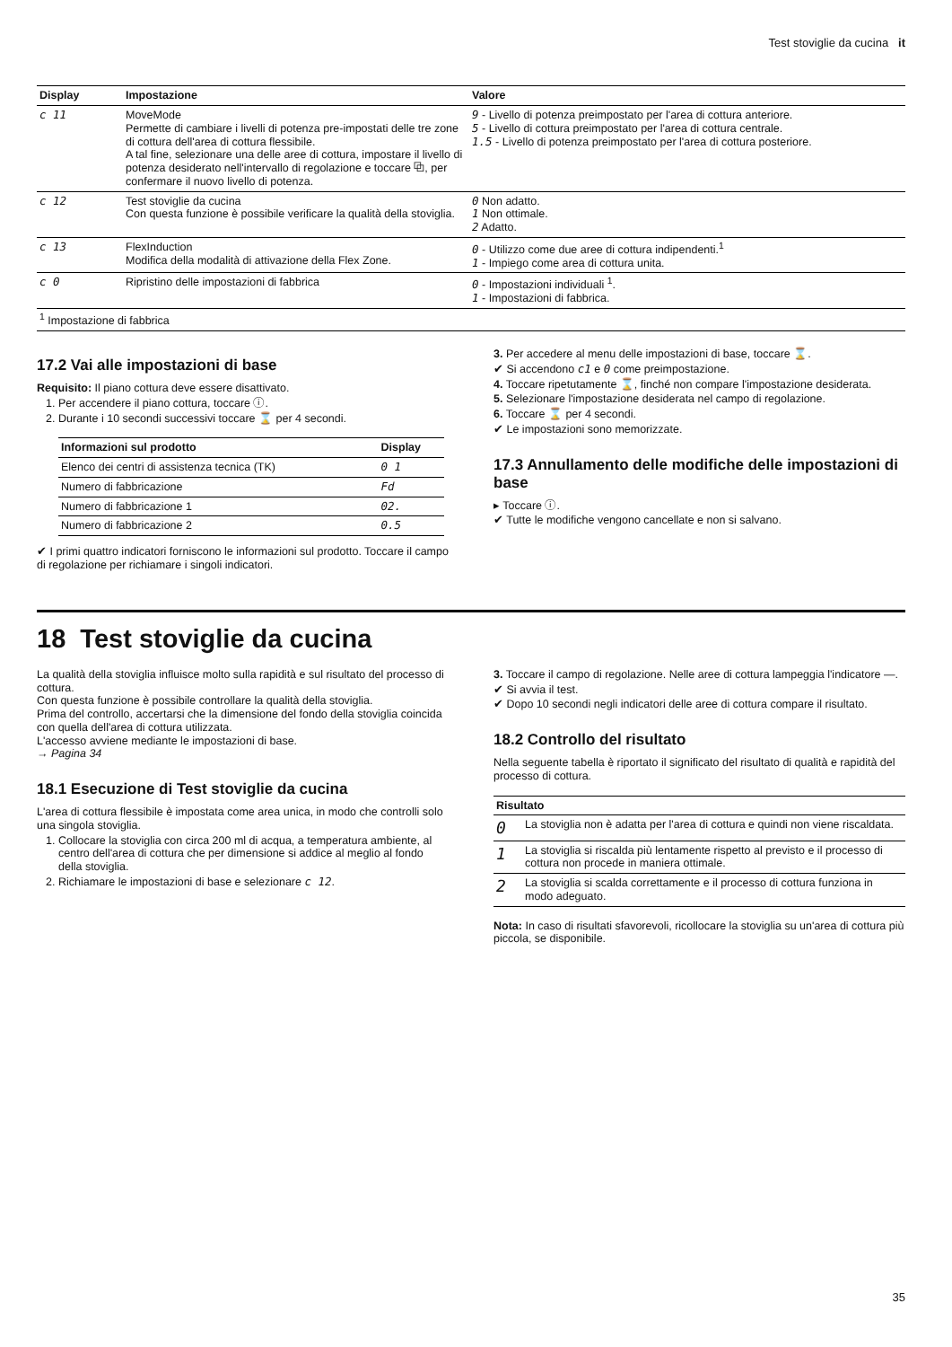Test stoviglie da cucina it
| Display | Impostazione | Valore |
| --- | --- | --- |
| c 11 | MoveMode Permette di cambiare i livelli di potenza pre-impostati delle tre zone di cottura dell'area di cottura flessibile. A tal fine, selezionare una delle aree di cottura, impostare il livello di potenza desiderato nell'intervallo di regolazione e toccare ⧉, per confermare il nuovo livello di potenza. | 9 - Livello di potenza preimpostato per l'area di cottura anteriore. 5 - Livello di cottura preimpostato per l'area di cottura centrale. 1.5 - Livello di potenza preimpostato per l'area di cottura posteriore. |
| c 12 | Test stoviglie da cucina Con questa funzione è possibile verificare la qualità della stoviglia. | 0 Non adatto. 1 Non ottimale. 2 Adatto. |
| c 13 | FlexInduction Modifica della modalità di attivazione della Flex Zone. | 0 - Utilizzo come due aree di cottura indipendenti.<sup>1</sup> 1 - Impiego come area di cottura unita. |
| c 0 | Ripristino delle impostazioni di fabbrica | 0 - Impostazioni individuali <sup>1</sup>. 1 - Impostazioni di fabbrica. |
| <sup>1</sup> Impostazione di fabbrica | | |
17.2 Vai alle impostazioni di base
Requisito: Il piano cottura deve essere disattivato.
1. Per accendere il piano cottura, toccare ⓘ.
2. Durante i 10 secondi successivi toccare ⌛ per 4 secondi.
| Informazioni sul prodotto | Display |
| --- | --- |
| Elenco dei centri di assistenza tecnica (TK) | 0 1 |
| Numero di fabbricazione | Fd |
| Numero di fabbricazione 1 | 02. |
| Numero di fabbricazione 2 | 0.5 |
✔ I primi quattro indicatori forniscono le informazioni sul prodotto. Toccare il campo di regolazione per richiamare i singoli indicatori.
3. Per accedere al menu delle impostazioni di base, toccare ⌛.
✔ Si accendono c1 e 0 come preimpostazione.
4. Toccare ripetutamente ⌛, finché non compare l'impostazione desiderata.
5. Selezionare l'impostazione desiderata nel campo di regolazione.
6. Toccare ⌛ per 4 secondi.
✔ Le impostazioni sono memorizzate.
17.3 Annullamento delle modifiche delle impostazioni di base
▸ Toccare ⓘ.
✔ Tutte le modifiche vengono cancellate e non si salvano.
18 Test stoviglie da cucina
La qualità della stoviglia influisce molto sulla rapidità e sul risultato del processo di cottura.
Con questa funzione è possibile controllare la qualità della stoviglia.
Prima del controllo, accertarsi che la dimensione del fondo della stoviglia coincida con quella dell'area di cottura utilizzata.
L'accesso avviene mediante le impostazioni di base.
→ Pagina 34
18.1 Esecuzione di Test stoviglie da cucina
L'area di cottura flessibile è impostata come area unica, in modo che controlli solo una singola stoviglia.
1. Collocare la stoviglia con circa 200 ml di acqua, a temperatura ambiente, al centro dell'area di cottura che per dimensione si addice al meglio al fondo della stoviglia.
2. Richiamare le impostazioni di base e selezionare c 12.
3. Toccare il campo di regolazione. Nelle aree di cottura lampeggia l'indicatore —.
✔ Si avvia il test.
✔ Dopo 10 secondi negli indicatori delle aree di cottura compare il risultato.
18.2 Controllo del risultato
Nella seguente tabella è riportato il significato del risultato di qualità e rapidità del processo di cottura.
| Risultato | |
| --- | --- |
| 0 | La stoviglia non è adatta per l'area di cottura e quindi non viene riscaldata. |
| 1 | La stoviglia si riscalda più lentamente rispetto al previsto e il processo di cottura non procede in maniera ottimale. |
| 2 | La stoviglia si scalda correttamente e il processo di cottura funziona in modo adeguato. |
Nota: In caso di risultati sfavorevoli, ricollocare la stoviglia su un'area di cottura più piccola, se disponibile.
35